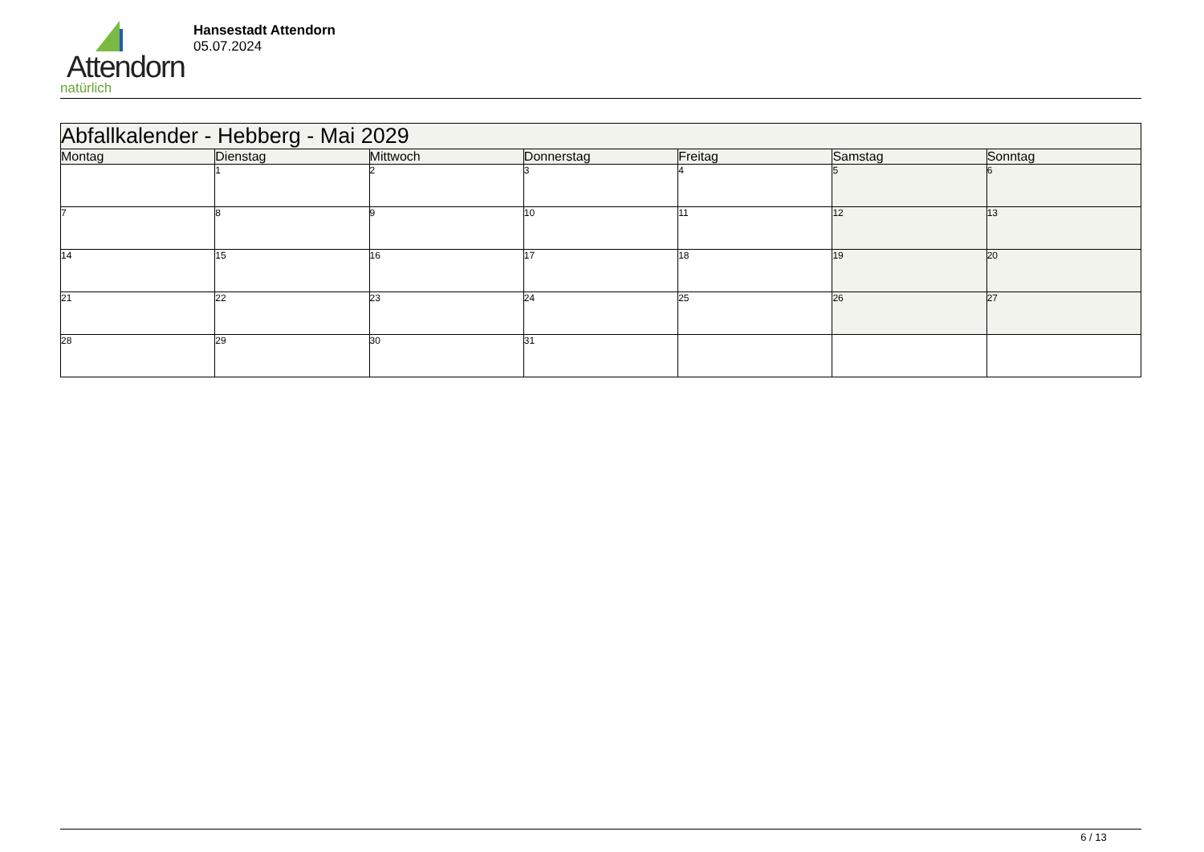Attendorn
natürlich
Hansestadt Attendorn
05.07.2024
| Abfallkalender - Hebberg - Mai 2029 | | | | | | |
| --- | --- | --- | --- | --- | --- | --- |
| Montag | Dienstag | Mittwoch | Donnerstag | Freitag | Samstag | Sonntag |
| | 1 | 2 | 3 | 4 | 5 | 6 |
| 7 | 8 | 9 | 10 | 11 | 12 | 13 |
| 14 | 15 | 16 | 17 | 18 | 19 | 20 |
| 21 | 22 | 23 | 24 | 25 | 26 | 27 |
| 28 | 29 | 30 | 31 | | | |
6 / 13